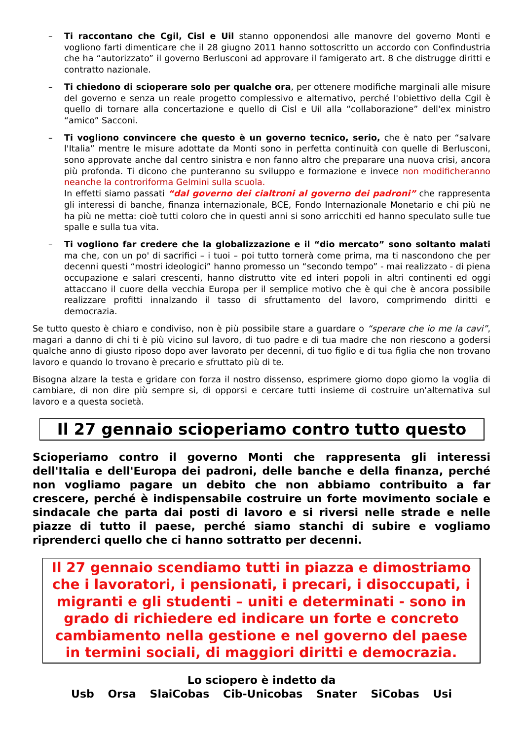– Ti raccontano che Cgil, Cisl e Uil stanno opponendosi alle manovre del governo Monti e vogliono farti dimenticare che il 28 giugno 2011 hanno sottoscritto un accordo con Confindustria che ha “autorizzato” il governo Berlusconi ad approvare il famigerato art. 8 che distrugge diritti e contratto nazionale.
– Ti chiedono di scioperare solo per qualche ora, per ottenere modifiche marginali alle misure del governo e senza un reale progetto complessivo e alternativo, perché l'obiettivo della Cgil è quello di tornare alla concertazione e quello di Cisl e Uil alla “collaborazione” dell'ex ministro “amico” Sacconi.
– Ti vogliono convincere che questo è un governo tecnico, serio, che è nato per “salvare l'Italia” mentre le misure adottate da Monti sono in perfetta continuità con quelle di Berlusconi, sono approvate anche dal centro sinistra e non fanno altro che preparare una nuova crisi, ancora più profonda. Ti dicono che punteranno su sviluppo e formazione e invece non modificheranno neanche la controriforma Gelmini sulla scuola.
In effetti siamo passati “dal governo dei cialtroni al governo dei padroni” che rappresenta gli interessi di banche, finanza internazionale, BCE, Fondo Internazionale Monetario e chi più ne ha più ne metta: cioè tutti coloro che in questi anni si sono arricchiti ed hanno speculato sulle tue spalle e sulla tua vita.
– Ti vogliono far credere che la globalizzazione e il “dio mercato” sono soltanto malati ma che, con un po' di sacrifici – i tuoi – poi tutto tornerà come prima, ma ti nascondono che per decenni questi “mostri ideologici” hanno promesso un “secondo tempo” - mai realizzato - di piena occupazione e salari crescenti, hanno distrutto vite ed interi popoli in altri continenti ed oggi attaccano il cuore della vecchia Europa per il semplice motivo che è qui che è ancora possibile realizzare profitti innalzando il tasso di sfruttamento del lavoro, comprimendo diritti e democrazia.
Se tutto questo è chiaro e condiviso, non è più possibile stare a guardare o “sperare che io me la cavi”, magari a danno di chi ti è più vicino sul lavoro, di tuo padre e di tua madre che non riescono a godersi qualche anno di giusto riposo dopo aver lavorato per decenni, di tuo figlio e di tua figlia che non trovano lavoro e quando lo trovano è precario e sfruttato più di te.
Bisogna alzare la testa e gridare con forza il nostro dissenso, esprimere giorno dopo giorno la voglia di cambiare, di non dire più sempre si, di opporsi e cercare tutti insieme di costruire un'alternativa sul lavoro e a questa società.
Il 27 gennaio scioperiamo contro tutto questo
Scioperiamo contro il governo Monti che rappresenta gli interessi dell'Italia e dell'Europa dei padroni, delle banche e della finanza, perché non vogliamo pagare un debito che non abbiamo contribuito a far crescere, perché è indispensabile costruire un forte movimento sociale e sindacale che parta dai posti di lavoro e si riversi nelle strade e nelle piazze di tutto il paese, perché siamo stanchi di subire e vogliamo riprenderci quello che ci hanno sottratto per decenni.
Il 27 gennaio scendiamo tutti in piazza e dimostriamo che i lavoratori, i pensionati, i precari, i disoccupati, i migranti e gli studenti – uniti e determinati - sono in grado di richiedere ed indicare un forte e concreto cambiamento nella gestione e nel governo del paese in termini sociali, di maggiori diritti e democrazia.
Lo sciopero è indetto da
Usb Orsa SlaiCobas Cib-Unicobas Snater SiCobas Usi